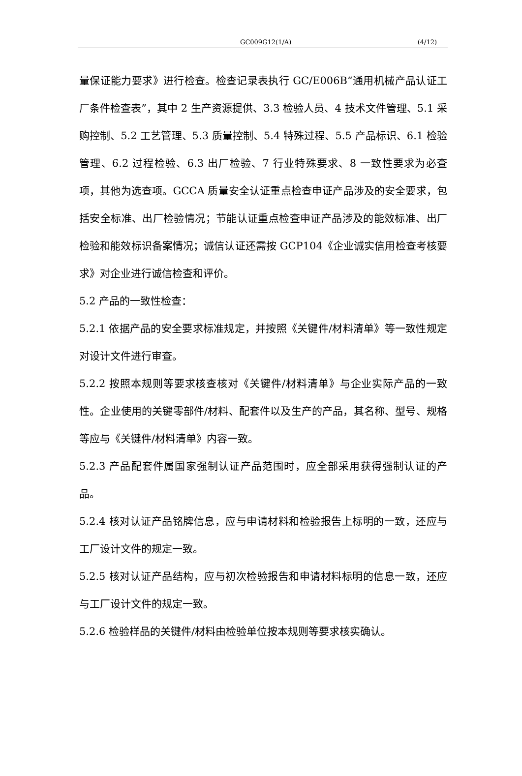GC009G12(1/A) (4/12)
量保证能力要求》进行检查。检查记录表执行 GC/E006B“通用机械产品认证工厂条件检查表”，其中 2 生产资源提供、3.3 检验人员、4 技术文件管理、5.1 采购控制、5.2 工艺管理、5.3 质量控制、5.4 特殊过程、5.5 产品标识、6.1 检验管理、6.2 过程检验、6.3 出厂检验、7 行业特殊要求、8 一致性要求为必查项，其他为选查项。GCCA 质量安全认证重点检查申证产品涉及的安全要求，包括安全标准、出厂检验情况；节能认证重点检查申证产品涉及的能效标准、出厂检验和能效标识备案情况；诚信认证还需按 GCP104《企业诚实信用检查考核要求》对企业进行诚信检查和评价。
5.2 产品的一致性检查：
5.2.1 依据产品的安全要求标准规定，并按照《关键件/材料清单》等一致性规定对设计文件进行审查。
5.2.2 按照本规则等要求核查核对《关键件/材料清单》与企业实际产品的一致性。企业使用的关键零部件/材料、配套件以及生产的产品，其名称、型号、规格等应与《关键件/材料清单》内容一致。
5.2.3 产品配套件属国家强制认证产品范围时，应全部采用获得强制认证的产品。
5.2.4 核对认证产品铭牌信息，应与申请材料和检验报告上标明的一致，还应与工厂设计文件的规定一致。
5.2.5 核对认证产品结构，应与初次检验报告和申请材料标明的信息一致，还应与工厂设计文件的规定一致。
5.2.6 检验样品的关键件/材料由检验单位按本规则等要求核实确认。